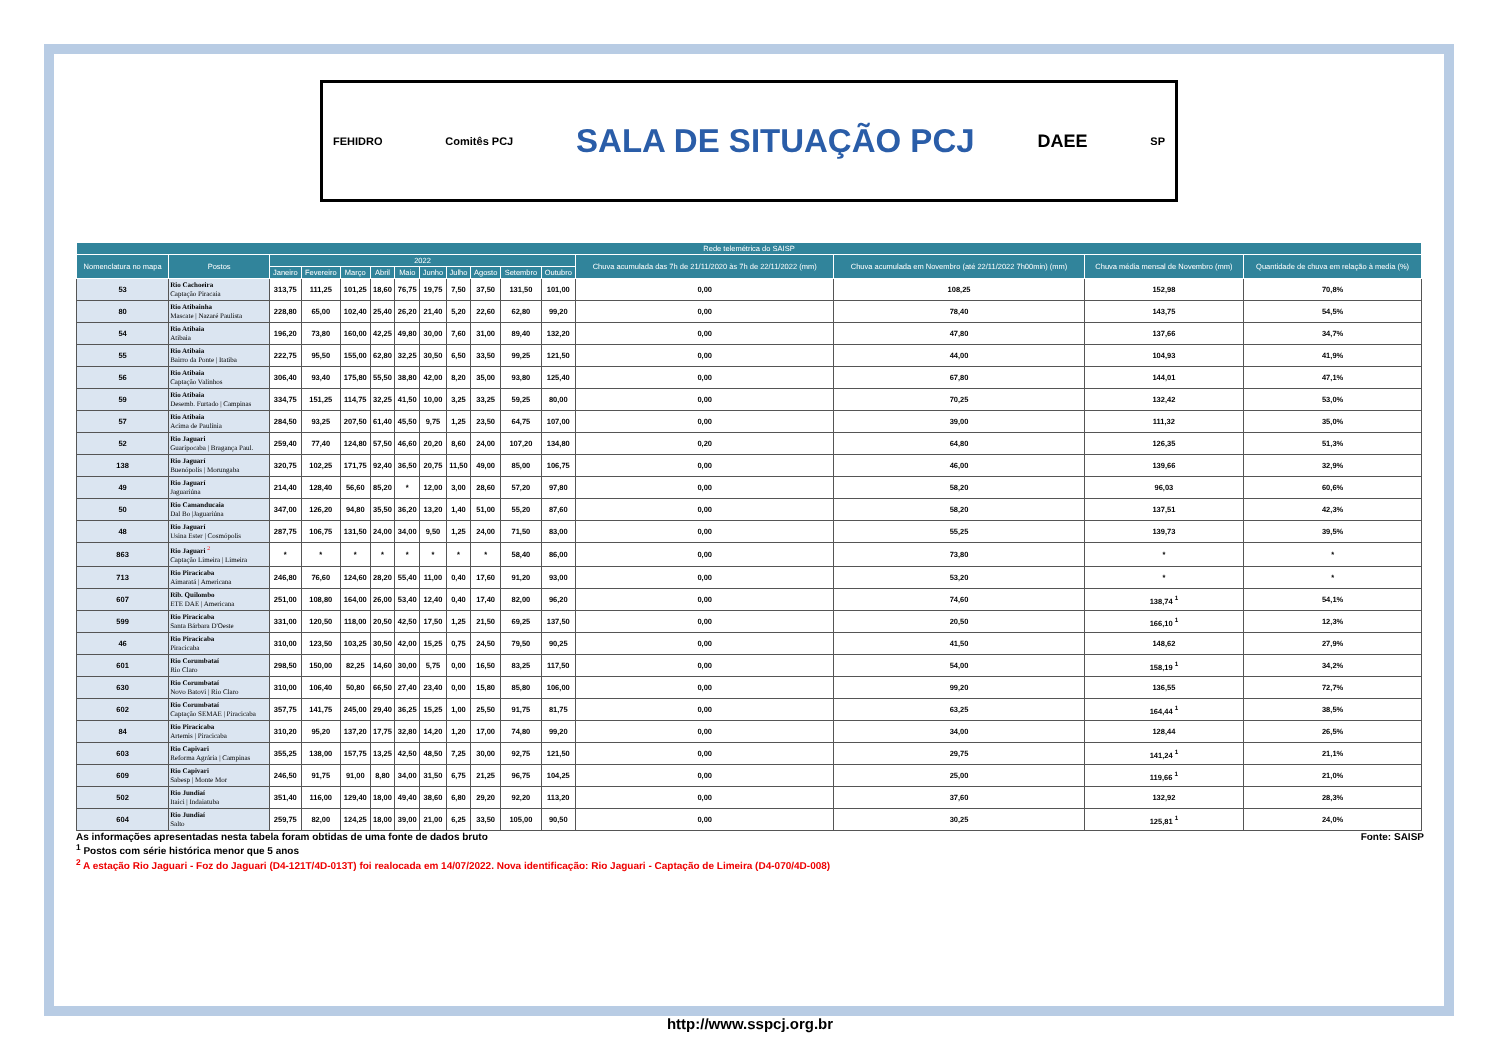FEHIDRO Comitês PCJ SALA DE SITUAÇÃO PCJ DAEE SP
| Rede telemétrica do SAISP | | | | | | | | | | | | | | | |
| --- | --- | --- | --- | --- | --- | --- | --- | --- | --- | --- | --- | --- | --- | --- | --- |
| Nomenclatura no mapa | Postos | 2022 | | | | | | | | | | Chuva acumulada das 7h de 21/11/2020 às 7h de 22/11/2022 (mm) | Chuva acumulada em Novembro (até 22/11/2022 7h00min) (mm) | Chuva média mensal de Novembro (mm) | Quantidade de chuva em relação à media (%) |
| | | Janeiro | Fevereiro | Março | Abril | Maio | Junho | Julho | Agosto | Setembro | Outubro | | | | |
| 53 | Rio Cachoeira Captação Piracaia | 313,75 | 111,25 | 101,25 | 18,60 | 76,75 | 19,75 | 7,50 | 37,50 | 131,50 | 101,00 | 0,00 | 108,25 | 152,98 | 70,8% |
| 80 | Rio Atibainha Mascate / Nazaré Paulista | 228,80 | 65,00 | 102,40 | 25,40 | 26,20 | 21,40 | 5,20 | 22,60 | 62,80 | 99,20 | 0,00 | 78,40 | 143,75 | 54,5% |
| 54 | Rio Atibaia Atibaia | 196,20 | 73,80 | 160,00 | 42,25 | 49,80 | 30,00 | 7,60 | 31,00 | 89,40 | 132,20 | 0,00 | 47,80 | 137,66 | 34,7% |
| 55 | Rio Atibaia Bairro da Ponte / Itatiba | 222,75 | 95,50 | 155,00 | 62,80 | 32,25 | 30,50 | 6,50 | 33,50 | 99,25 | 121,50 | 0,00 | 44,00 | 104,93 | 41,9% |
| 56 | Rio Atibaia Captação Valinhos | 306,40 | 93,40 | 175,80 | 55,50 | 38,80 | 42,00 | 8,20 | 35,00 | 93,80 | 125,40 | 0,00 | 67,80 | 144,01 | 47,1% |
| 59 | Rio Atibaia Desemb. Furtado / Campinas | 334,75 | 151,25 | 114,75 | 32,25 | 41,50 | 10,00 | 3,25 | 33,25 | 59,25 | 80,00 | 0,00 | 70,25 | 132,42 | 53,0% |
| 57 | Rio Atibaia Acima de Paulínia | 284,50 | 93,25 | 207,50 | 61,40 | 45,50 | 9,75 | 1,25 | 23,50 | 64,75 | 107,00 | 0,00 | 39,00 | 111,32 | 35,0% |
| 52 | Rio Jaguari Guaripocaba / Bragança Paul. | 259,40 | 77,40 | 124,80 | 57,50 | 46,60 | 20,20 | 8,60 | 24,00 | 107,20 | 134,80 | 0,20 | 64,80 | 126,35 | 51,3% |
| 138 | Rio Jaguarí Buenópolis / Morungaba | 320,75 | 102,25 | 171,75 | 92,40 | 36,50 | 20,75 | 11,50 | 49,00 | 85,00 | 106,75 | 0,00 | 46,00 | 139,66 | 32,9% |
| 49 | Rio Jaguarí Jaguariúna | 214,40 | 128,40 | 56,60 | 85,20 | * | 12,00 | 3,00 | 28,60 | 57,20 | 97,80 | 0,00 | 58,20 | 96,03 | 60,6% |
| 50 | Rio Camanducaia Dal Bo /Jaguariúna | 347,00 | 126,20 | 94,80 | 35,50 | 36,20 | 13,20 | 1,40 | 51,00 | 55,20 | 87,60 | 0,00 | 58,20 | 137,51 | 42,3% |
| 48 | Rio Jaguarí Usina Ester / Cosmópolis | 287,75 | 106,75 | 131,50 | 24,00 | 34,00 | 9,50 | 1,25 | 24,00 | 71,50 | 83,00 | 0,00 | 55,25 | 139,73 | 39,5% |
| 863 | Rio Jaguari <sup>2</sup> Captação Limeira / Limeira | * | * | * | * | * | * | * | * | 58,40 | 86,00 | 0,00 | 73,80 | * | * |
| 713 | Rio Piracicaba Aimaratá / Americana | 246,80 | 76,60 | 124,60 | 28,20 | 55,40 | 11,00 | 0,40 | 17,60 | 91,20 | 93,00 | 0,00 | 53,20 | * | * |
| 607 | Rib. Quilombo ETE DAE / Americana | 251,00 | 108,80 | 164,00 | 26,00 | 53,40 | 12,40 | 0,40 | 17,40 | 82,00 | 96,20 | 0,00 | 74,60 | 138,74 <sup>1</sup> | 54,1% |
| 599 | Rio Piracicaba Santa Bárbara D'Oeste | 331,00 | 120,50 | 118,00 | 20,50 | 42,50 | 17,50 | 1,25 | 21,50 | 69,25 | 137,50 | 0,00 | 20,50 | 166,10 <sup>1</sup> | 12,3% |
| 46 | Rio Piracicaba Piracicaba | 310,00 | 123,50 | 103,25 | 30,50 | 42,00 | 15,25 | 0,75 | 24,50 | 79,50 | 90,25 | 0,00 | 41,50 | 148,62 | 27,9% |
| 601 | Rio Corumbataí Rio Claro | 298,50 | 150,00 | 82,25 | 14,60 | 30,00 | 5,75 | 0,00 | 16,50 | 83,25 | 117,50 | 0,00 | 54,00 | 158,19 <sup>1</sup> | 34,2% |
| 630 | Rio Corumbataí Novo Batovi / Rio Claro | 310,00 | 106,40 | 50,80 | 66,50 | 27,40 | 23,40 | 0,00 | 15,80 | 85,80 | 106,00 | 0,00 | 99,20 | 136,55 | 72,7% |
| 602 | Rio Corumbataí Captação SEMAE / Piracicaba | 357,75 | 141,75 | 245,00 | 29,40 | 36,25 | 15,25 | 1,00 | 25,50 | 91,75 | 81,75 | 0,00 | 63,25 | 164,44 <sup>1</sup> | 38,5% |
| 84 | Rio Piracicaba Artemis / Piracicaba | 310,20 | 95,20 | 137,20 | 17,75 | 32,80 | 14,20 | 1,20 | 17,00 | 74,80 | 99,20 | 0,00 | 34,00 | 128,44 | 26,5% |
| 603 | Rio Capivari Reforma Agrária / Campinas | 355,25 | 138,00 | 157,75 | 13,25 | 42,50 | 48,50 | 7,25 | 30,00 | 92,75 | 121,50 | 0,00 | 29,75 | 141,24 <sup>1</sup> | 21,1% |
| 609 | Rio Capivari Sabesp / Monte Mor | 246,50 | 91,75 | 91,00 | 8,80 | 34,00 | 31,50 | 6,75 | 21,25 | 96,75 | 104,25 | 0,00 | 25,00 | 119,66 <sup>1</sup> | 21,0% |
| 502 | Rio Jundiaí Itaici / Indaiatuba | 351,40 | 116,00 | 129,40 | 18,00 | 49,40 | 38,60 | 6,80 | 29,20 | 92,20 | 113,20 | 0,00 | 37,60 | 132,92 | 28,3% |
| 604 | Rio Jundiaí Salto | 259,75 | 82,00 | 124,25 | 18,00 | 39,00 | 21,00 | 6,25 | 33,50 | 105,00 | 90,50 | 0,00 | 30,25 | 125,81 <sup>1</sup> | 24,0% |
As informações apresentadas nesta tabela foram obtidas de uma fonte de dados bruto Fonte: SAISP
<sup>1</sup> Postos com série histórica menor que 5 anos
<sup>2</sup> A estação Rio Jaguari - Foz do Jaguari (D4-121T/4D-013T) foi realocada em 14/07/2022. Nova identificação: Rio Jaguari - Captação de Limeira (D4-070/4D-008)
http://www.sspcj.org.br